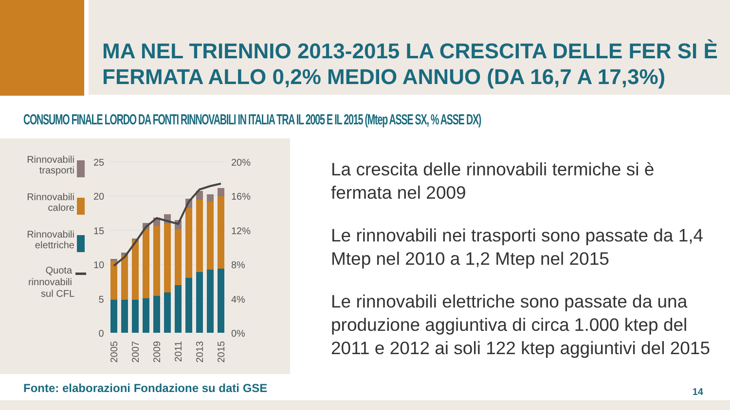MA NEL TRIENNIO 2013-2015 LA CRESCITA DELLE FER SI È
FERMATA ALLO 0,2% MEDIO ANNUO (DA 16,7 A 17,3%)
CONSUMO FINALE LORDO DA FONTI RINNOVABILI IN ITALIA TRA IL 2005 E IL 2015 (Mtep ASSE SX, % ASSE DX)
Rinnovabili
trasporti
Rinnovabili
calore
Rinnovabili
elettriche
Quota
rinnovabili
sul CFL
25
20
15
10
5
0
20%
16%
12%
8%
4%
0%
2005
2007
2009
2011
2013
2015
La crescita delle rinnovabili termiche si è fermata nel 2009
Le rinnovabili nei trasporti sono passate da 1,4 Mtep nel 2010 a 1,2 Mtep nel 2015
Le rinnovabili elettriche sono passate da una produzione aggiuntiva di circa 1.000 ktep del 2011 e 2012 ai soli 122 ktep aggiuntivi del 2015
Fonte: elaborazioni Fondazione su dati GSE
14